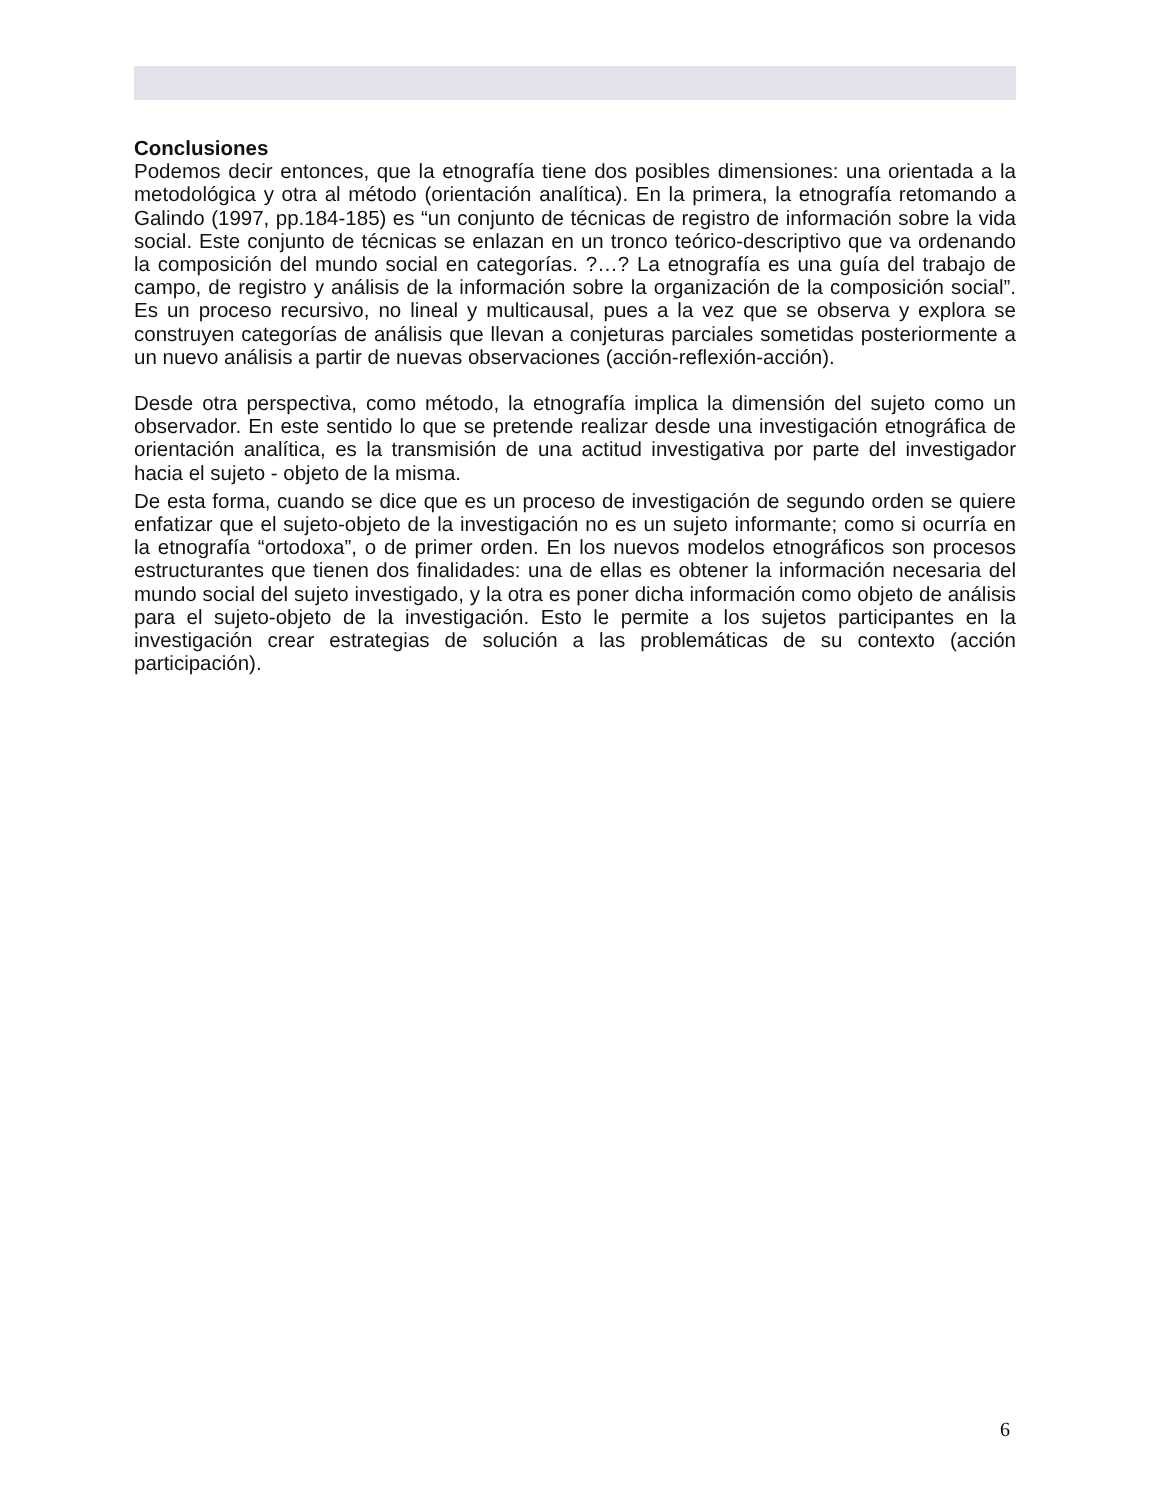Conclusiones
Podemos decir entonces, que la etnografía tiene dos posibles dimensiones: una orientada a la metodológica y otra al método (orientación analítica). En la primera, la etnografía retomando a Galindo (1997, pp.184-185) es “un conjunto de técnicas de registro de información sobre la vida social. Este conjunto de técnicas se enlazan en un tronco teórico-descriptivo que va ordenando la composición del mundo social en categorías. ?…? La etnografía es una guía del trabajo de campo, de registro y análisis de la información sobre la organización de la composición social”. Es un proceso recursivo, no lineal y multicausal, pues a la vez que se observa y explora se construyen categorías de análisis que llevan a conjeturas parciales sometidas posteriormente a un nuevo análisis a partir de nuevas observaciones (acción-reflexión-acción).
Desde otra perspectiva, como método, la etnografía implica la dimensión del sujeto como un observador. En este sentido lo que se pretende realizar desde una investigación etnográfica de orientación analítica, es la transmisión de una actitud investigativa por parte del investigador hacia el sujeto - objeto de la misma.
De esta forma, cuando se dice que es un proceso de investigación de segundo orden se quiere enfatizar que el sujeto-objeto de la investigación no es un sujeto informante; como si ocurría en la etnografía “ortodoxa”, o de primer orden. En los nuevos modelos etnográficos son procesos estructurantes que tienen dos finalidades: una de ellas es obtener la información necesaria del mundo social del sujeto investigado, y la otra es poner dicha información como objeto de análisis para el sujeto-objeto de la investigación. Esto le permite a los sujetos participantes en la investigación crear estrategias de solución a las problemáticas de su contexto (acción participación).
6